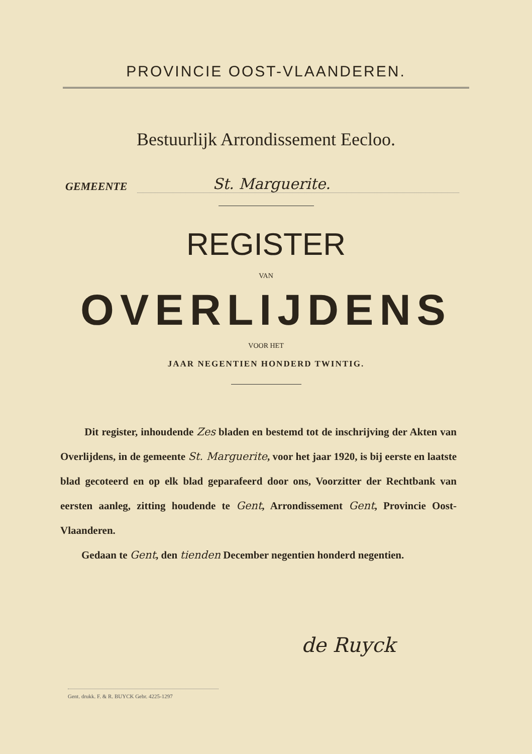PROVINCIE OOST-VLAANDEREN.
Bestuurlijk Arrondissement Eecloo.
GEMEENTE St. Marguerite.
REGISTER
VAN
OVERLIJDENS
VOOR HET
JAAR NEGENTIEN HONDERD TWINTIG.
Dit register, inhoudende Zes bladen en bestemd tot de inschrijving der Akten van Overlijdens, in de gemeente St. Marguerite, voor het jaar 1920, is bij eerste en laatste blad gecoteerd en op elk blad geparafeerd door ons, Voorzitter der Rechtbank van eersten aanleg, zitting houdende te Gent, Arrondissement Gent, Provincie Oost-Vlaanderen.
Gedaan te Gent, den tienden December negentien honderd negentien.
de Ruyck
Gent. drukk. F. & R. BUYCK Gebr. 4225-1297